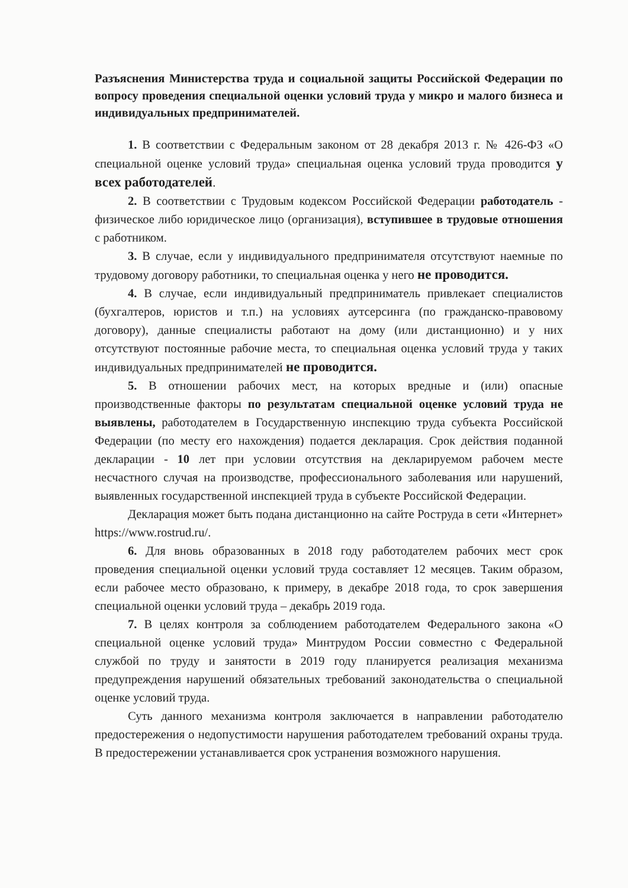Разъяснения Министерства труда и социальной защиты Российской Федерации по вопросу проведения специальной оценки условий труда у микро и малого бизнеса и индивидуальных предпринимателей.
1. В соответствии с Федеральным законом от 28 декабря 2013 г. № 426-ФЗ «О специальной оценке условий труда» специальная оценка условий труда проводится у всех работодателей.
2. В соответствии с Трудовым кодексом Российской Федерации работодатель - физическое либо юридическое лицо (организация), вступившее в трудовые отношения с работником.
3. В случае, если у индивидуального предпринимателя отсутствуют наемные по трудовому договору работники, то специальная оценка у него не проводится.
4. В случае, если индивидуальный предприниматель привлекает специалистов (бухгалтеров, юристов и т.п.) на условиях аутсерсинга (по гражданско-правовому договору), данные специалисты работают на дому (или дистанционно) и у них отсутствуют постоянные рабочие места, то специальная оценка условий труда у таких индивидуальных предпринимателей не проводится.
5. В отношении рабочих мест, на которых вредные и (или) опасные производственные факторы по результатам специальной оценке условий труда не выявлены, работодателем в Государственную инспекцию труда субъекта Российской Федерации (по месту его нахождения) подается декларация. Срок действия поданной декларации - 10 лет при условии отсутствия на декларируемом рабочем месте несчастного случая на производстве, профессионального заболевания или нарушений, выявленных государственной инспекцией труда в субъекте Российской Федерации.
Декларация может быть подана дистанционно на сайте Роструда в сети «Интернет» https://www.rostrud.ru/.
6. Для вновь образованных в 2018 году работодателем рабочих мест срок проведения специальной оценки условий труда составляет 12 месяцев. Таким образом, если рабочее место образовано, к примеру, в декабре 2018 года, то срок завершения специальной оценки условий труда – декабрь 2019 года.
7. В целях контроля за соблюдением работодателем Федерального закона «О специальной оценке условий труда» Минтрудом России совместно с Федеральной службой по труду и занятости в 2019 году планируется реализация механизма предупреждения нарушений обязательных требований законодательства о специальной оценке условий труда.
Суть данного механизма контроля заключается в направлении работодателю предостережения о недопустимости нарушения работодателем требований охраны труда. В предостережении устанавливается срок устранения возможного нарушения.